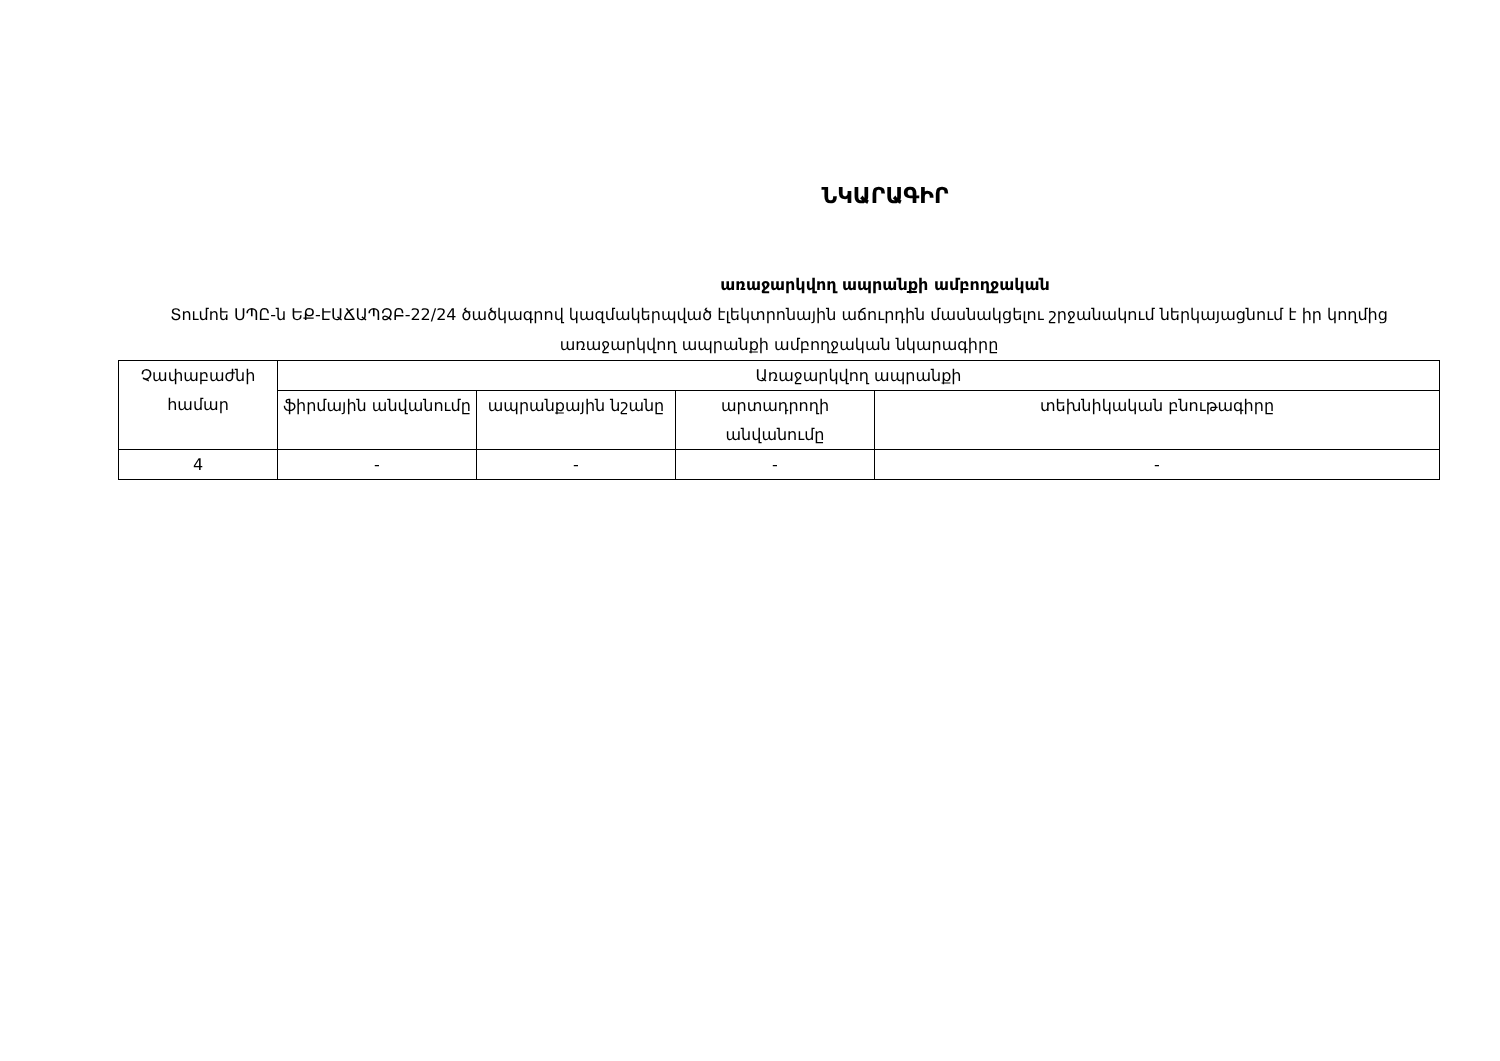ՆԿԱՐԱԳԻՐ
առաջարկվող ապրանքի ամբողջական
Տումոե ՍՊԸ-ն ԵՔ-ԷԱՃԱՊՁԲ-22/24 ծածկագրով կազմակերպված էլեկտրոնային աճուրդին մասնակցելու շրջանակում ներկայացնում է իր կողմից առաջարկվող ապրանքի ամբողջական նկարագիրը
| Չափաբաժնի համար | Առաջարկվող ապրանքի | | | |
| --- | --- | --- | --- | --- |
| | ֆիրմային անվանումը | ապրանքային նշանը | արտադրողի անվանումը | տեխնիկական բնութագիրը |
| 4 | - | - | - | - |